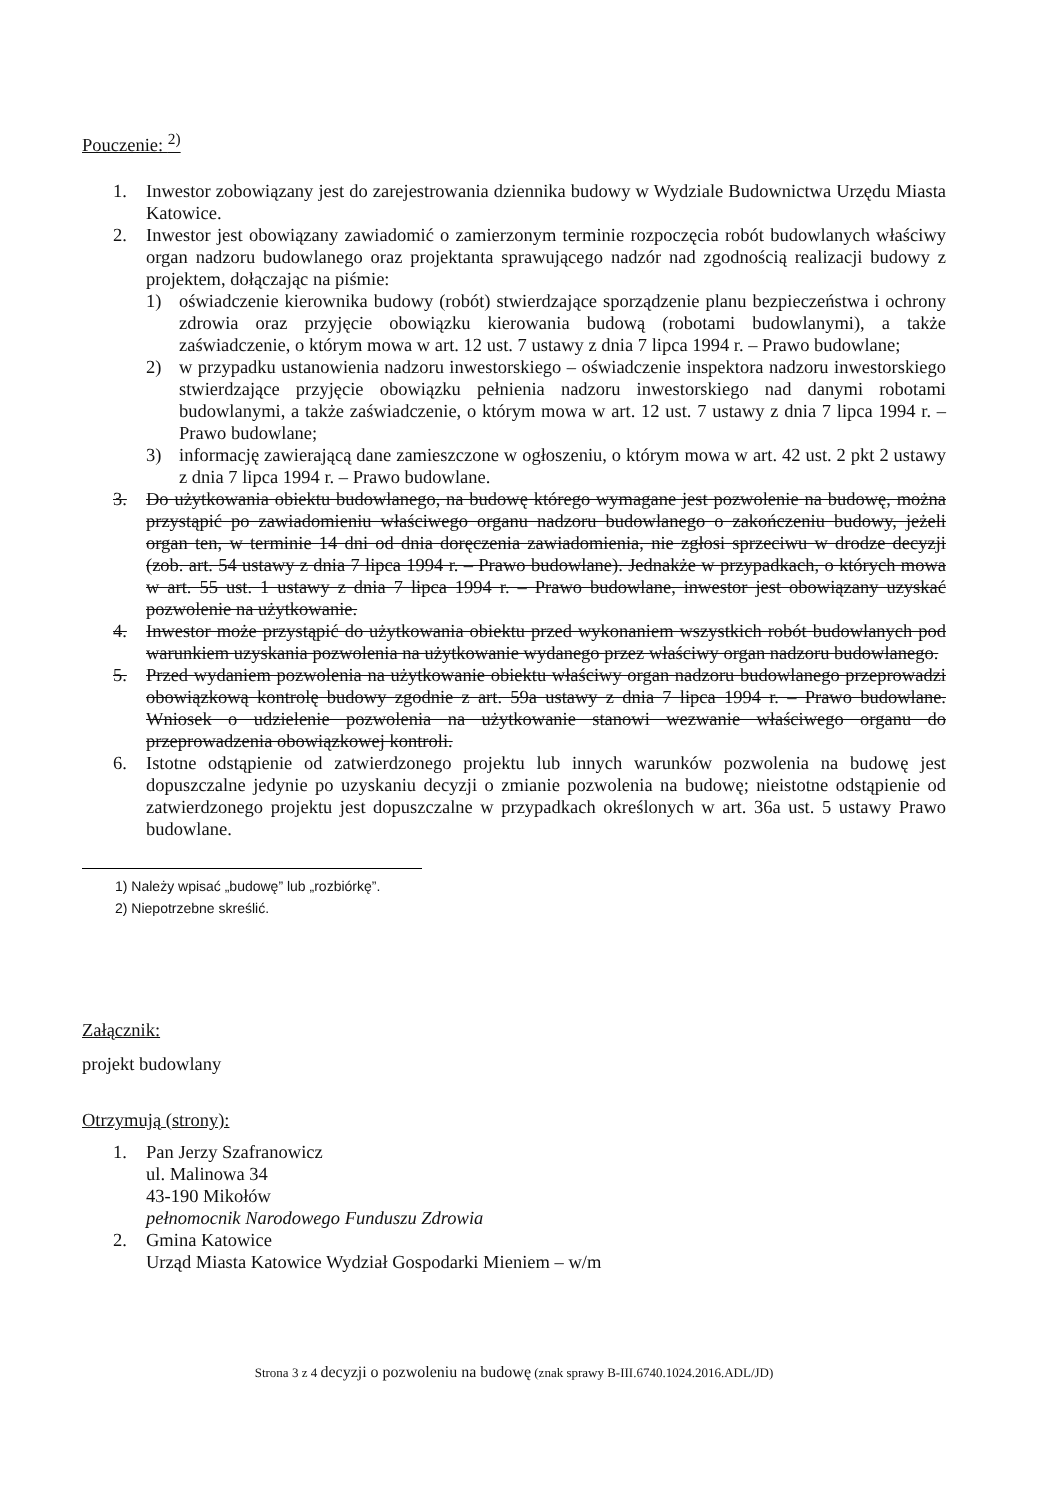Pouczenie: <sup>2)</sup>
1. Inwestor zobowiązany jest do zarejestrowania dziennika budowy w Wydziale Budownictwa Urzędu Miasta Katowice.
2. Inwestor jest obowiązany zawiadomić o zamierzonym terminie rozpoczęcia robót budowlanych właściwy organ nadzoru budowlanego oraz projektanta sprawującego nadzór nad zgodnością realizacji budowy z projektem, dołączając na piśmie:
1) oświadczenie kierownika budowy (robót) stwierdzające sporządzenie planu bezpieczeństwa i ochrony zdrowia oraz przyjęcie obowiązku kierowania budową (robotami budowlanymi), a także zaświadczenie, o którym mowa w art. 12 ust. 7 ustawy z dnia 7 lipca 1994 r. – Prawo budowlane;
2) w przypadku ustanowienia nadzoru inwestorskiego – oświadczenie inspektora nadzoru inwestorskiego stwierdzające przyjęcie obowiązku pełnienia nadzoru inwestorskiego nad danymi robotami budowlanymi, a także zaświadczenie, o którym mowa w art. 12 ust. 7 ustawy z dnia 7 lipca 1994 r. – Prawo budowlane;
3) informację zawierającą dane zamieszczone w ogłoszeniu, o którym mowa w art. 42 ust. 2 pkt 2 ustawy z dnia 7 lipca 1994 r. – Prawo budowlane.
3. Do użytkowania obiektu budowlanego, na budowę którego wymagane jest pozwolenie na budowę, można przystąpić po zawiadomieniu właściwego organu nadzoru budowlanego o zakończeniu budowy, jeżeli organ ten, w terminie 14 dni od dnia doręczenia zawiadomienia, nie zgłosi sprzeciwu w drodze decyzji (zob. art. 54 ustawy z dnia 7 lipca 1994 r. – Prawo budowlane). Jednakże w przypadkach, o których mowa w art. 55 ust. 1 ustawy z dnia 7 lipca 1994 r. – Prawo budowlane, inwestor jest obowiązany uzyskać pozwolenie na użytkowanie.
4. Inwestor może przystąpić do użytkowania obiektu przed wykonaniem wszystkich robót budowlanych pod warunkiem uzyskania pozwolenia na użytkowanie wydanego przez właściwy organ nadzoru budowlanego.
5. Przed wydaniem pozwolenia na użytkowanie obiektu właściwy organ nadzoru budowlanego przeprowadzi obowiązkową kontrolę budowy zgodnie z art. 59a ustawy z dnia 7 lipca 1994 r. – Prawo budowlane. Wniosek o udzielenie pozwolenia na użytkowanie stanowi wezwanie właściwego organu do przeprowadzenia obowiązkowej kontroli.
6. Istotne odstąpienie od zatwierdzonego projektu lub innych warunków pozwolenia na budowę jest dopuszczalne jedynie po uzyskaniu decyzji o zmianie pozwolenia na budowę; nieistotne odstąpienie od zatwierdzonego projektu jest dopuszczalne w przypadkach określonych w art. 36a ust. 5 ustawy Prawo budowlane.
1) Należy wpisać „budowę” lub „rozbiórkę”.
2) Niepotrzebne skreślić.
Załącznik:
projekt budowlany
Otrzymują (strony):
1. Pan Jerzy Szafranowicz
ul. Malinowa 34
43-190 Mikołów
pełnomocnik Narodowego Funduszu Zdrowia
2. Gmina Katowice
Urząd Miasta Katowice Wydział Gospodarki Mieniem – w/m
Strona 3 z 4 decyzji o pozwoleniu na budowę (znak sprawy B-III.6740.1024.2016.ADL/JD)